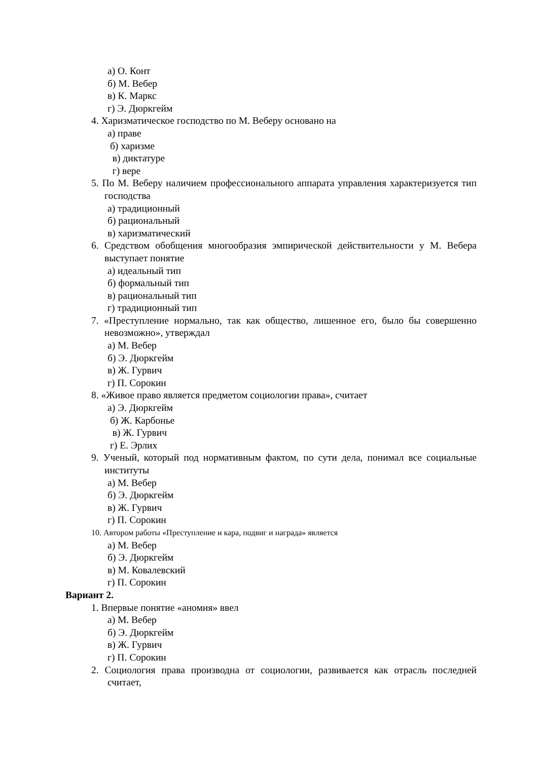а) О. Конт
б) М. Вебер
в) К. Маркс
г) Э. Дюркгейм
4. Харизматическое господство по М. Веберу основано на
а) праве
б) харизме
в) диктатуре
г) вере
5. По М. Веберу наличием профессионального аппарата управления характеризуется тип господства
а) традиционный
б) рациональный
в) харизматический
6. Средством обобщения многообразия эмпирической действительности у М. Вебера выступает понятие
а) идеальный тип
б) формальный тип
в) рациональный тип
г) традиционный тип
7. «Преступление нормально, так как общество, лишенное его, было бы совершенно невозможно», утверждал
а) М. Вебер
б) Э. Дюркгейм
в) Ж. Гурвич
г) П. Сорокин
8. «Живое право является предметом социологии права», считает
а) Э. Дюркгейм
б) Ж. Карбонье
в) Ж. Гурвич
г) Е. Эрлих
9. Ученый, который под нормативным фактом, по сути дела, понимал все социальные институты
а) М. Вебер
б) Э. Дюркгейм
в) Ж. Гурвич
г) П. Сорокин
10. Автором работы «Преступление и кара, подвиг и награда» является
а) М. Вебер
б) Э. Дюркгейм
в) М. Ковалевский
г) П. Сорокин
Вариант 2.
1. Впервые понятие «аномия» ввел
а) М. Вебер
б) Э. Дюркгейм
в) Ж. Гурвич
г) П. Сорокин
2. Социология права производна от социологии, развивается как отрасль последней считает,